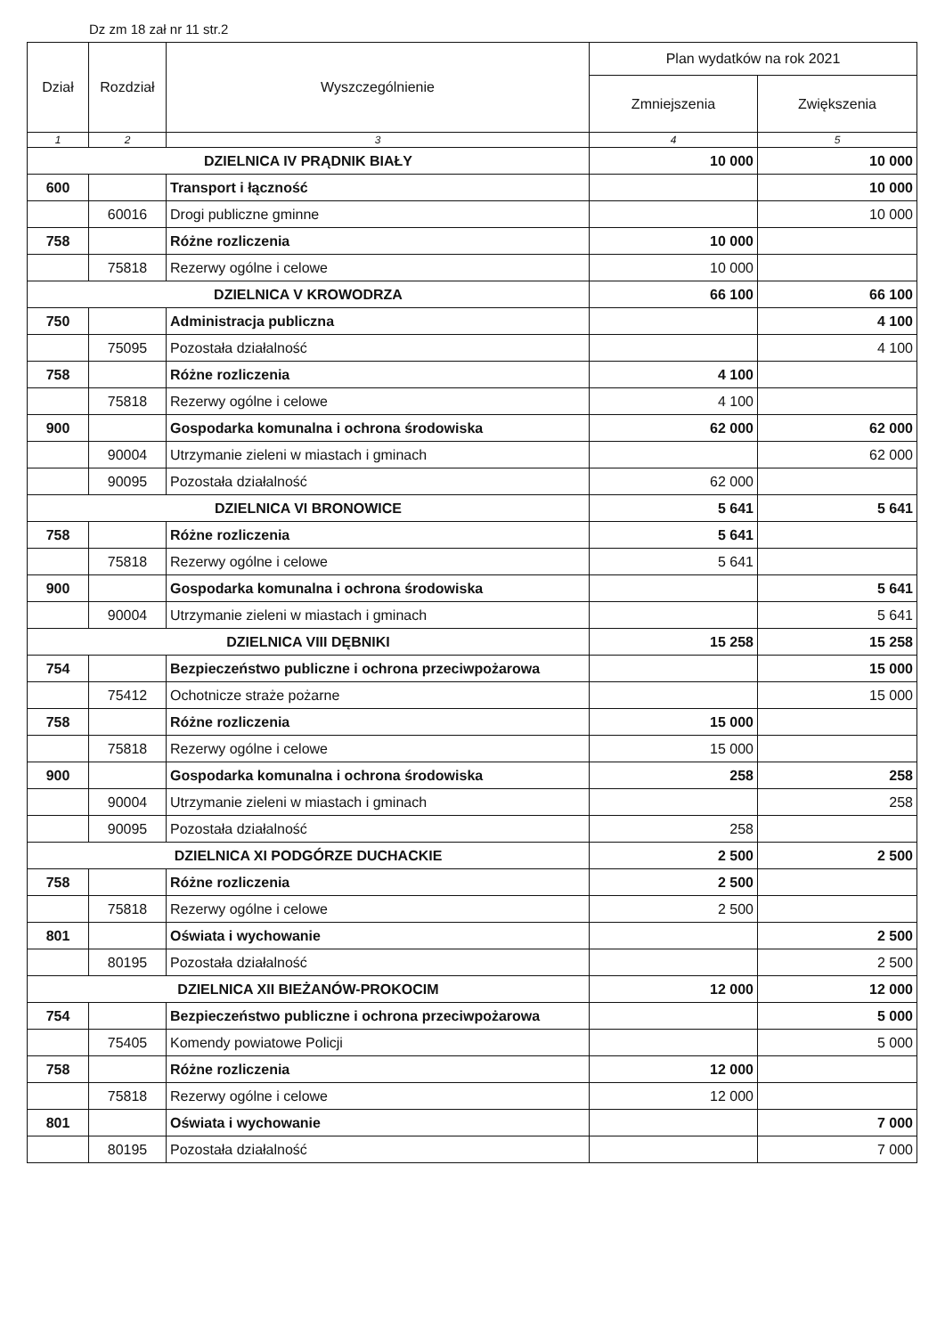Dz zm 18 zał nr 11 str.2
| Dział | Rozdział | Wyszczególnienie | Plan wydatków na rok 2021 | |
| --- | --- | --- | --- | --- |
| | | | Zmniejszenia | Zwiększenia |
| 1 | 2 | 3 | 4 | 5 |
| DZIELNICA IV PRĄDNIK BIAŁY | | | 10 000 | 10 000 |
| 600 | | Transport i łączność | | 10 000 |
| | 60016 | Drogi publiczne gminne | | 10 000 |
| 758 | | Różne rozliczenia | 10 000 | |
| | 75818 | Rezerwy ogólne i celowe | 10 000 | |
| DZIELNICA V KROWODRZA | | | 66 100 | 66 100 |
| 750 | | Administracja publiczna | | 4 100 |
| | 75095 | Pozostała działalność | | 4 100 |
| 758 | | Różne rozliczenia | 4 100 | |
| | 75818 | Rezerwy ogólne i celowe | 4 100 | |
| 900 | | Gospodarka komunalna i ochrona środowiska | 62 000 | 62 000 |
| | 90004 | Utrzymanie zieleni w miastach i gminach | | 62 000 |
| | 90095 | Pozostała działalność | 62 000 | |
| DZIELNICA VI BRONOWICE | | | 5 641 | 5 641 |
| 758 | | Różne rozliczenia | 5 641 | |
| | 75818 | Rezerwy ogólne i celowe | 5 641 | |
| 900 | | Gospodarka komunalna i ochrona środowiska | | 5 641 |
| | 90004 | Utrzymanie zieleni w miastach i gminach | | 5 641 |
| DZIELNICA VIII DĘBNIKI | | | 15 258 | 15 258 |
| 754 | | Bezpieczeństwo publiczne i ochrona przeciwpożarowa | | 15 000 |
| | 75412 | Ochotnicze straże pożarne | | 15 000 |
| 758 | | Różne rozliczenia | 15 000 | |
| | 75818 | Rezerwy ogólne i celowe | 15 000 | |
| 900 | | Gospodarka komunalna i ochrona środowiska | 258 | 258 |
| | 90004 | Utrzymanie zieleni w miastach i gminach | | 258 |
| | 90095 | Pozostała działalność | 258 | |
| DZIELNICA XI PODGÓRZE DUCHACKIE | | | 2 500 | 2 500 |
| 758 | | Różne rozliczenia | 2 500 | |
| | 75818 | Rezerwy ogólne i celowe | 2 500 | |
| 801 | | Oświata i wychowanie | | 2 500 |
| | 80195 | Pozostała działalność | | 2 500 |
| DZIELNICA XII BIEŻANÓW-PROKOCIM | | | 12 000 | 12 000 |
| 754 | | Bezpieczeństwo publiczne i ochrona przeciwpożarowa | | 5 000 |
| | 75405 | Komendy powiatowe Policji | | 5 000 |
| 758 | | Różne rozliczenia | 12 000 | |
| | 75818 | Rezerwy ogólne i celowe | 12 000 | |
| 801 | | Oświata i wychowanie | | 7 000 |
| | 80195 | Pozostała działalność | | 7 000 |